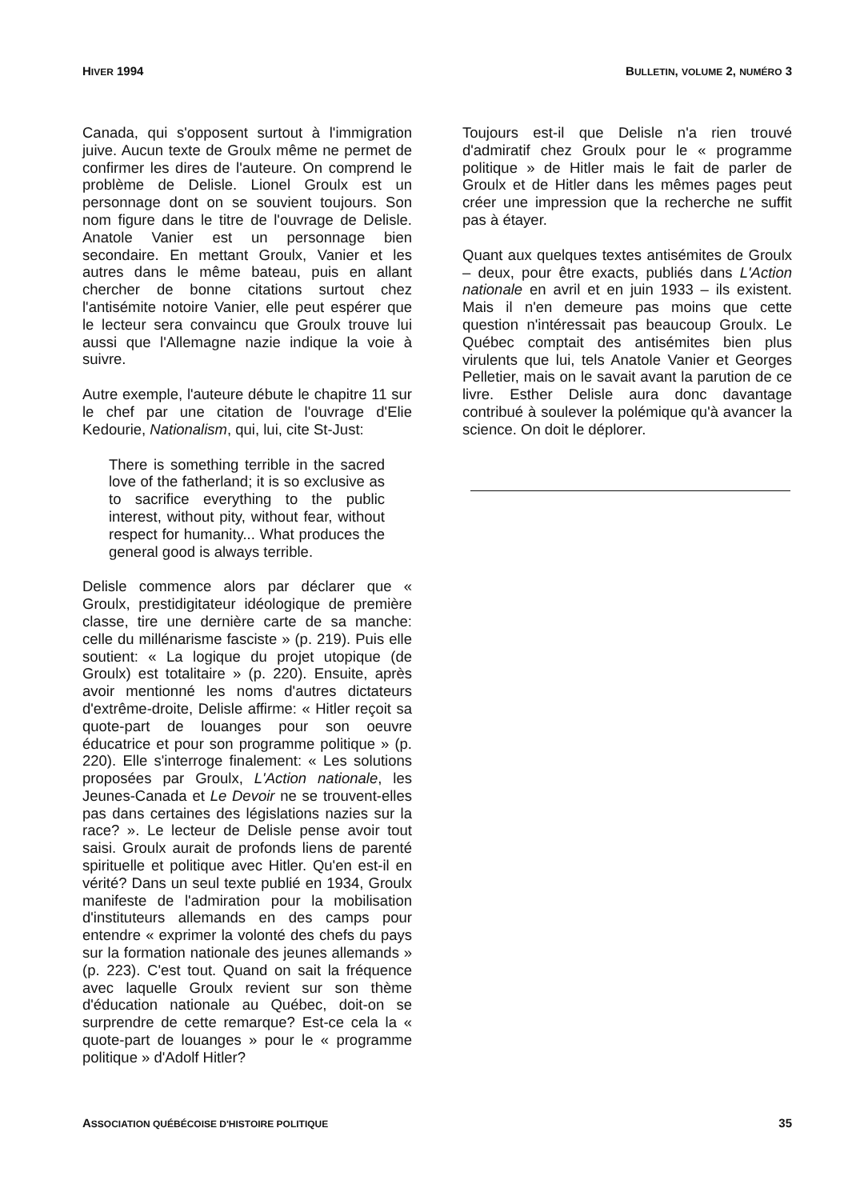HIVER 1994 BULLETIN, VOLUME 2, NUMÉRO 3
Canada, qui s'opposent surtout à l'immigration juive. Aucun texte de Groulx même ne permet de confirmer les dires de l'auteure. On comprend le problème de Delisle. Lionel Groulx est un personnage dont on se souvient toujours. Son nom figure dans le titre de l'ouvrage de Delisle. Anatole Vanier est un personnage bien secondaire. En mettant Groulx, Vanier et les autres dans le même bateau, puis en allant chercher de bonne citations surtout chez l'antisémite notoire Vanier, elle peut espérer que le lecteur sera convaincu que Groulx trouve lui aussi que l'Allemagne nazie indique la voie à suivre.
Autre exemple, l'auteure débute le chapitre 11 sur le chef par une citation de l'ouvrage d'Elie Kedourie, Nationalism, qui, lui, cite St-Just:
There is something terrible in the sacred love of the fatherland; it is so exclusive as to sacrifice everything to the public interest, without pity, without fear, without respect for humanity... What produces the general good is always terrible.
Delisle commence alors par déclarer que « Groulx, prestidigitateur idéologique de première classe, tire une dernière carte de sa manche: celle du millénarisme fasciste » (p. 219). Puis elle soutient: « La logique du projet utopique (de Groulx) est totalitaire » (p. 220). Ensuite, après avoir mentionné les noms d'autres dictateurs d'extrême-droite, Delisle affirme: « Hitler reçoit sa quote-part de louanges pour son oeuvre éducatrice et pour son programme politique » (p. 220). Elle s'interroge finalement: « Les solutions proposées par Groulx, L'Action nationale, les Jeunes-Canada et Le Devoir ne se trouvent-elles pas dans certaines des législations nazies sur la race? ». Le lecteur de Delisle pense avoir tout saisi. Groulx aurait de profonds liens de parenté spirituelle et politique avec Hitler. Qu'en est-il en vérité? Dans un seul texte publié en 1934, Groulx manifeste de l'admiration pour la mobilisation d'instituteurs allemands en des camps pour entendre « exprimer la volonté des chefs du pays sur la formation nationale des jeunes allemands » (p. 223). C'est tout. Quand on sait la fréquence avec laquelle Groulx revient sur son thème d'éducation nationale au Québec, doit-on se surprendre de cette remarque? Est-ce cela la « quote-part de louanges » pour le « programme politique » d'Adolf Hitler?
Toujours est-il que Delisle n'a rien trouvé d'admiratif chez Groulx pour le « programme politique » de Hitler mais le fait de parler de Groulx et de Hitler dans les mêmes pages peut créer une impression que la recherche ne suffit pas à étayer.
Quant aux quelques textes antisémites de Groulx – deux, pour être exacts, publiés dans L'Action nationale en avril et en juin 1933 – ils existent. Mais il n'en demeure pas moins que cette question n'intéressait pas beaucoup Groulx. Le Québec comptait des antisémites bien plus virulents que lui, tels Anatole Vanier et Georges Pelletier, mais on le savait avant la parution de ce livre. Esther Delisle aura donc davantage contribué à soulever la polémique qu'à avancer la science. On doit le déplorer.
ASSOCIATION QUÉBÉCOISE D'HISTOIRE POLITIQUE 35